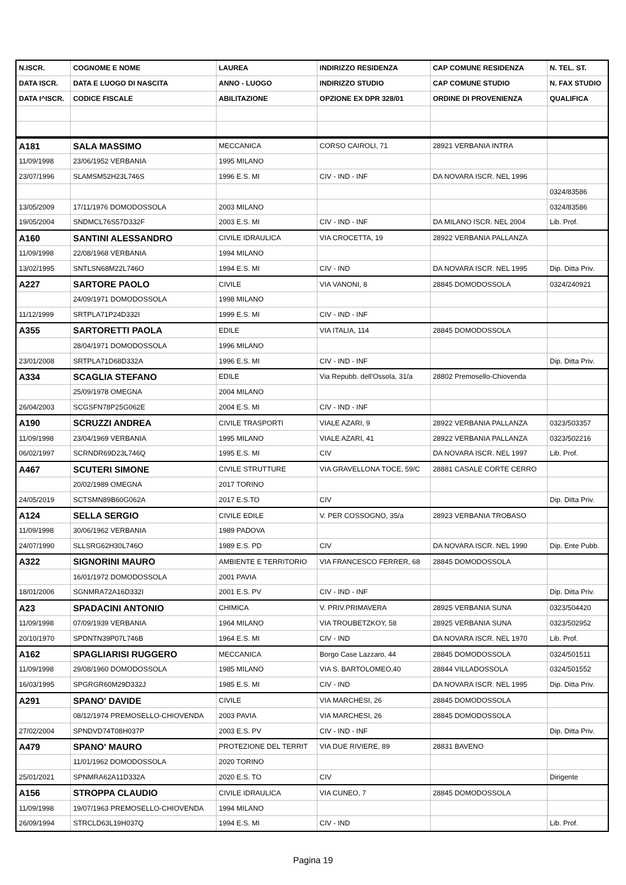| N.ISCR. | COGNOME E NOME | LAUREA | INDIRIZZO RESIDENZA | CAP COMUNE RESIDENZA | N. TEL. ST. |
| --- | --- | --- | --- | --- | --- |
| DATA ISCR. | DATA E LUOGO DI NASCITA | ANNO - LUOGO | INDIRIZZO STUDIO | CAP COMUNE STUDIO | N. FAX STUDIO |
| DATA I^ISCR. | CODICE FISCALE | ABILITAZIONE | OPZIONE EX DPR 328/01 | ORDINE DI PROVENIENZA | QUALIFICA |
| A181 | SALA MASSIMO | MECCANICA | CORSO CAIROLI, 71 | 28921 VERBANIA INTRA | |
| 11/09/1998 | 23/06/1952 VERBANIA | 1995 MILANO | | | |
| 23/07/1996 | SLAMSM52H23L746S | 1996 E.S. MI | CIV - IND - INF | DA NOVARA ISCR. NEL 1996 | |
| | | | | | 0324/83586 |
| 13/05/2009 | 17/11/1976 DOMODOSSOLA | 2003 MILANO | | | 0324/83586 |
| 19/05/2004 | SNDMCL76S57D332F | 2003 E.S. MI | CIV - IND - INF | DA MILANO ISCR. NEL 2004 | Lib. Prof. |
| A160 | SANTINI ALESSANDRO | CIVILE IDRAULICA | VIA CROCETTA, 19 | 28922 VERBANIA PALLANZA | |
| 11/09/1998 | 22/08/1968 VERBANIA | 1994 MILANO | | | |
| 13/02/1995 | SNTLSN68M22L746O | 1994 E.S. MI | CIV - IND | DA NOVARA ISCR. NEL 1995 | Dip. Ditta Priv. |
| A227 | SARTORE PAOLO | CIVILE | VIA VANONI, 8 | 28845 DOMODOSSOLA | 0324/240921 |
| | 24/09/1971 DOMODOSSOLA | 1998 MILANO | | | |
| 11/12/1999 | SRTPLA71P24D332I | 1999 E.S. MI | CIV - IND - INF | | |
| A355 | SARTORETTI PAOLA | EDILE | VIA ITALIA, 114 | 28845 DOMODOSSOLA | |
| | 28/04/1971 DOMODOSSOLA | 1996 MILANO | | | |
| 23/01/2008 | SRTPLA71D68D332A | 1996 E.S. MI | CIV - IND - INF | | Dip. Ditta Priv. |
| A334 | SCAGLIA STEFANO | EDILE | Via Repubb. dell'Ossola, 31/a | 28802 Premosello-Chiovenda | |
| | 25/09/1978 OMEGNA | 2004 MILANO | | | |
| 26/04/2003 | SCGSFN78P25G062E | 2004 E.S. MI | CIV - IND - INF | | |
| A190 | SCRUZZI ANDREA | CIVILE TRASPORTI | VIALE AZARI, 9 | 28922 VERBANIA PALLANZA | 0323/503357 |
| 11/09/1998 | 23/04/1969 VERBANIA | 1995 MILANO | VIALE AZARI, 41 | 28922 VERBANIA PALLANZA | 0323/502216 |
| 06/02/1997 | SCRNDR69D23L746Q | 1995 E.S. MI | CIV | DA NOVARA ISCR. NEL 1997 | Lib. Prof. |
| A467 | SCUTERI SIMONE | CIVILE STRUTTURE | VIA GRAVELLONA TOCE, 59/C | 28881 CASALE CORTE CERRO | |
| | 20/02/1989 OMEGNA | 2017 TORINO | | | |
| 24/05/2019 | SCTSMN89B60G062A | 2017 E.S.TO | CIV | | Dip. Ditta Priv. |
| A124 | SELLA SERGIO | CIVILE EDILE | V. PER COSSOGNO, 35/a | 28923 VERBANIA TROBASO | |
| 11/09/1998 | 30/06/1962 VERBANIA | 1989 PADOVA | | | |
| 24/07/1990 | SLLSRG62H30L746O | 1989 E.S. PD | CIV | DA NOVARA ISCR. NEL 1990 | Dip. Ente Pubb. |
| A322 | SIGNORINI MAURO | AMBIENTE E TERRITORIO | VIA FRANCESCO FERRER, 68 | 28845 DOMODOSSOLA | |
| | 16/01/1972 DOMODOSSOLA | 2001 PAVIA | | | |
| 18/01/2006 | SGNMRA72A16D332I | 2001 E.S. PV | CIV - IND - INF | | Dip. Ditta Priv. |
| A23 | SPADACINI ANTONIO | CHIMICA | V. PRIV.PRIMAVERA | 28925 VERBANIA SUNA | 0323/504420 |
| 11/09/1998 | 07/09/1939 VERBANIA | 1964 MILANO | VIA TROUBETZKOY, 58 | 28925 VERBANIA SUNA | 0323/502952 |
| 20/10/1970 | SPDNTN39P07L746B | 1964 E.S. MI | CIV - IND | DA NOVARA ISCR. NEL 1970 | Lib. Prof. |
| A162 | SPAGLIARISI RUGGERO | MECCANICA | Borgo Case Lazzaro, 44 | 28845 DOMODOSSOLA | 0324/501511 |
| 11/09/1998 | 29/08/1960 DOMODOSSOLA | 1985 MILANO | VIA S. BARTOLOMEO,40 | 28844 VILLADOSSOLA | 0324/501552 |
| 16/03/1995 | SPGRGR60M29D332J | 1985 E.S. MI | CIV - IND | DA NOVARA ISCR. NEL 1995 | Dip. Ditta Priv. |
| A291 | SPANO' DAVIDE | CIVILE | VIA MARCHESI, 26 | 28845 DOMODOSSOLA | |
| | 08/12/1974 PREMOSELLO-CHIOVENDA | 2003 PAVIA | VIA MARCHESI, 26 | 28845 DOMODOSSOLA | |
| 27/02/2004 | SPNDVD74T08H037P | 2003 E.S. PV | CIV - IND - INF | | Dip. Ditta Priv. |
| A479 | SPANO' MAURO | PROTEZIONE DEL TERRIT | VIA DUE RIVIERE, 89 | 28831 BAVENO | |
| | 11/01/1962 DOMODOSSOLA | 2020 TORINO | | | |
| 25/01/2021 | SPNMRA62A11D332A | 2020 E.S. TO | CIV | | Dirigente |
| A156 | STROPPA CLAUDIO | CIVILE IDRAULICA | VIA CUNEO, 7 | 28845 DOMODOSSOLA | |
| 11/09/1998 | 19/07/1963 PREMOSELLO-CHIOVENDA | 1994 MILANO | | | |
| 26/09/1994 | STRCLD63L19H037Q | 1994 E.S. MI | CIV - IND | | Lib. Prof. |
Pagina 19